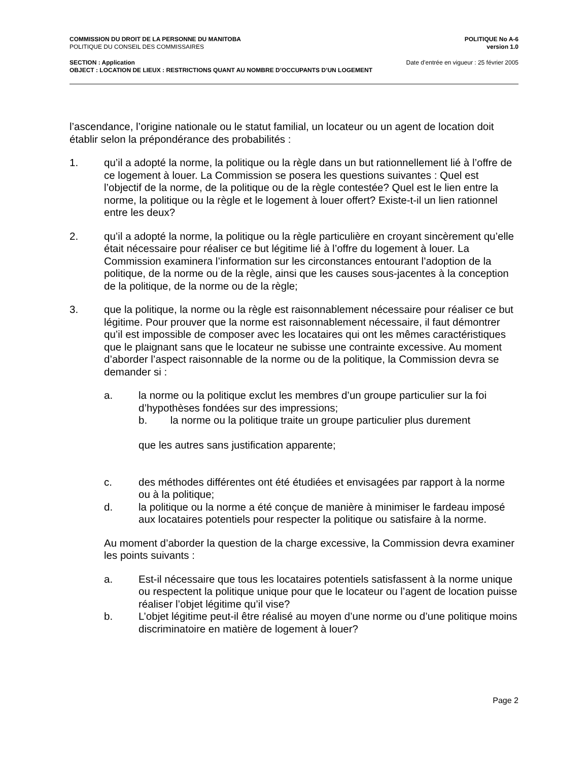COMMISSION DU DROIT DE LA PERSONNE DU MANITOBA
POLITIQUE DU CONSEIL DES COMMISSAIRES
POLITIQUE No A-6
version 1.0
SECTION : Application Date d’entrée en vigueur : 25 février 2005
OBJECT : LOCATION DE LIEUX : RESTRICTIONS QUANT AU NOMBRE D’OCCUPANTS D’UN LOGEMENT
l’ascendance, l’origine nationale ou le statut familial, un locateur ou un agent de location doit établir selon la prépondérance des probabilités :
1. qu’il a adopté la norme, la politique ou la règle dans un but rationnellement lié à l’offre de ce logement à louer. La Commission se posera les questions suivantes : Quel est l’objectif de la norme, de la politique ou de la règle contestée? Quel est le lien entre la norme, la politique ou la règle et le logement à louer offert? Existe-t-il un lien rationnel entre les deux?
2. qu’il a adopté la norme, la politique ou la règle particulière en croyant sincèrement qu’elle était nécessaire pour réaliser ce but légitime lié à l’offre du logement à louer. La Commission examinera l’information sur les circonstances entourant l’adoption de la politique, de la norme ou de la règle, ainsi que les causes sous-jacentes à la conception de la politique, de la norme ou de la règle;
3. que la politique, la norme ou la règle est raisonnablement nécessaire pour réaliser ce but légitime. Pour prouver que la norme est raisonnablement nécessaire, il faut démontrer qu’il est impossible de composer avec les locataires qui ont les mêmes caractéristiques que le plaignant sans que le locateur ne subisse une contrainte excessive. Au moment d’aborder l’aspect raisonnable de la norme ou de la politique, la Commission devra se demander si :
a. la norme ou la politique exclut les membres d’un groupe particulier sur la foi d’hypothèses fondées sur des impressions;
b. la norme ou la politique traite un groupe particulier plus durement
que les autres sans justification apparente;
c. des méthodes différentes ont été étudiées et envisagées par rapport à la norme ou à la politique;
d. la politique ou la norme a été conçue de manière à minimiser le fardeau imposé aux locataires potentiels pour respecter la politique ou satisfaire à la norme.
Au moment d’aborder la question de la charge excessive, la Commission devra examiner les points suivants :
a. Est-il nécessaire que tous les locataires potentiels satisfassent à la norme unique ou respectent la politique unique pour que le locateur ou l’agent de location puisse réaliser l’objet légitime qu’il vise?
b. L’objet légitime peut-il être réalisé au moyen d’une norme ou d’une politique moins discriminatoire en matière de logement à louer?
Page 2